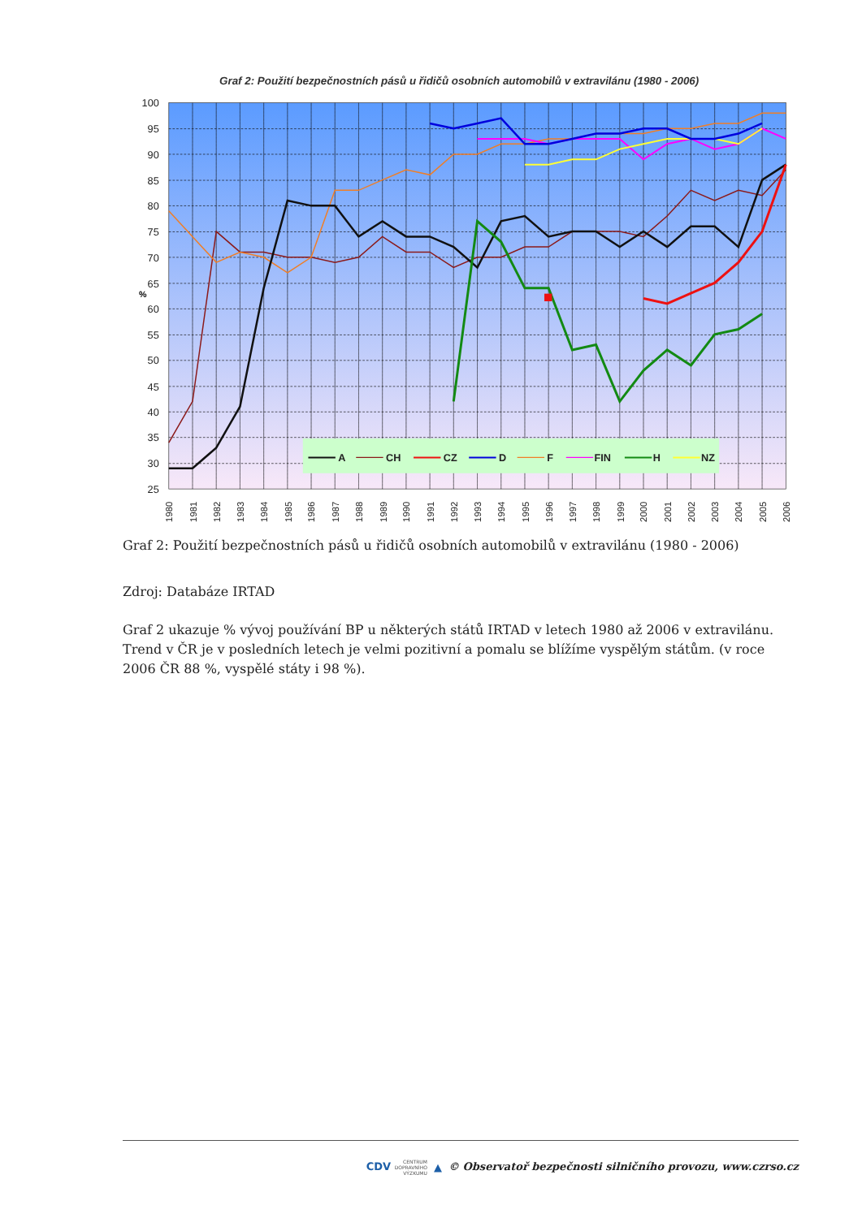Graf 2: Použití bezpečnostních pásů u řidičů osobních automobilů v extravilánu (1980 - 2006)
100
95
90
85
80
75
70
65
60
55
50
45
40
35
30
25
%
A
CH
CZ
D
F
FIN
H
NZ
1980
1981
1982
1983
1984
1985
1986
1987
1988
1989
1990
1991
1992
1993
1994
1995
1996
1997
1998
1999
2000
2001
2002
2003
2004
2005
2006
Graf 2: Použití bezpečnostních pásů u řidičů osobních automobilů v extravilánu (1980 - 2006)
Zdroj: Databáze IRTAD
Graf 2 ukazuje % vývoj používání BP u některých států IRTAD v letech 1980 až 2006 v extravilánu. Trend v ČR je v posledních letech je velmi pozitivní a pomalu se blížíme vyspělým státům. (v roce 2006 ČR 88 %, vyspělé státy i 98 %).
CDV CENTRUM
DOPRAVNÍHO
VÝZKUMU ▲ © Observatoř bezpečnosti silničního provozu, www.czrso.cz